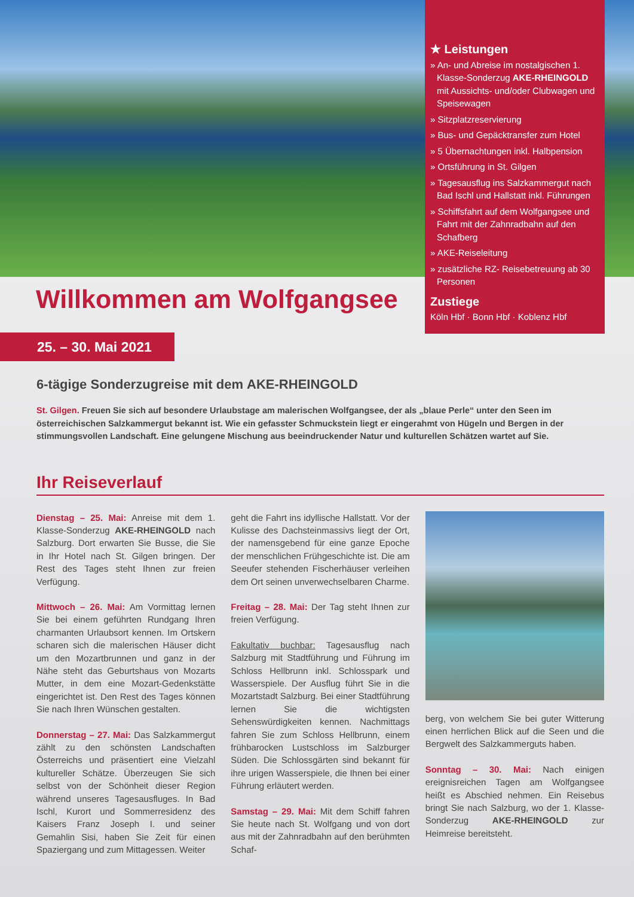★ Leistungen
» An- und Abreise im nostalgischen 1. Klasse-Sonderzug AKE-RHEINGOLD mit Aussichts- und/oder Clubwagen und Speisewagen
» Sitzplatzreservierung
» Bus- und Gepäcktransfer zum Hotel
» 5 Übernachtungen inkl. Halbpension
» Ortsführung in St. Gilgen
» Tagesausflug ins Salzkammergut nach Bad Ischl und Hallstatt inkl. Führungen
» Schiffsfahrt auf dem Wolfgangsee und Fahrt mit der Zahnradbahn auf den Schafberg
» AKE-Reiseleitung
» zusätzliche RZ- Reisebetreuung ab 30 Personen
Zustiege
Köln Hbf · Bonn Hbf · Koblenz Hbf
Willkommen am Wolfgangsee
25. – 30. Mai 2021
6-tägige Sonderzugreise mit dem AKE-RHEINGOLD
St. Gilgen. Freuen Sie sich auf besondere Urlaubstage am malerischen Wolfgangsee, der als „blaue Perle“ unter den Seen im österreichischen Salzkammergut bekannt ist. Wie ein gefasster Schmuckstein liegt er eingerahmt von Hügeln und Bergen in der stimmungsvollen Landschaft. Eine gelungene Mischung aus beeindruckender Natur und kulturellen Schätzen wartet auf Sie.
Ihr Reiseverlauf
Dienstag – 25. Mai: Anreise mit dem 1. Klasse-Sonderzug AKE-RHEINGOLD nach Salzburg. Dort erwarten Sie Busse, die Sie in Ihr Hotel nach St. Gilgen bringen. Der Rest des Tages steht Ihnen zur freien Verfügung.
Mittwoch – 26. Mai: Am Vormittag lernen Sie bei einem geführten Rundgang Ihren charmanten Urlaubsort kennen. Im Ortskern scharen sich die malerischen Häuser dicht um den Mozartbrunnen und ganz in der Nähe steht das Geburtshaus von Mozarts Mutter, in dem eine Mozart-Gedenkstätte eingerichtet ist. Den Rest des Tages können Sie nach Ihren Wünschen gestalten.
Donnerstag – 27. Mai: Das Salzkammergut zählt zu den schönsten Landschaften Österreichs und präsentiert eine Vielzahl kultureller Schätze. Überzeugen Sie sich selbst von der Schönheit dieser Region während unseres Tagesausfluges. In Bad Ischl, Kurort und Sommerresidenz des Kaisers Franz Joseph I. und seiner Gemahlin Sisi, haben Sie Zeit für einen Spaziergang und zum Mittagessen. Weiter
geht die Fahrt ins idyllische Hallstatt. Vor der Kulisse des Dachsteinmassivs liegt der Ort, der namensgebend für eine ganze Epoche der menschlichen Frühgeschichte ist. Die am Seeufer stehenden Fischerhäuser verleihen dem Ort seinen unverwechselbaren Charme.
Freitag – 28. Mai: Der Tag steht Ihnen zur freien Verfügung.
Fakultativ buchbar: Tagesausflug nach Salzburg mit Stadtführung und Führung im Schloss Hellbrunn inkl. Schlosspark und Wasserspiele. Der Ausflug führt Sie in die Mozartstadt Salzburg. Bei einer Stadtführung lernen Sie die wichtigsten Sehenswürdigkeiten kennen. Nachmittags fahren Sie zum Schloss Hellbrunn, einem frühbarocken Lustschloss im Salzburger Süden. Die Schlossgärten sind bekannt für ihre urigen Wasserspiele, die Ihnen bei einer Führung erläutert werden.
Samstag – 29. Mai: Mit dem Schiff fahren Sie heute nach St. Wolfgang und von dort aus mit der Zahnradbahn auf den berühmten Schaf-
berg, von welchem Sie bei guter Witterung einen herrlichen Blick auf die Seen und die Bergwelt des Salzkammerguts haben.
Sonntag – 30. Mai: Nach einigen ereignisreichen Tagen am Wolfgangsee heißt es Abschied nehmen. Ein Reisebus bringt Sie nach Salzburg, wo der 1. Klasse-Sonderzug AKE-RHEINGOLD zur Heimreise bereitsteht.